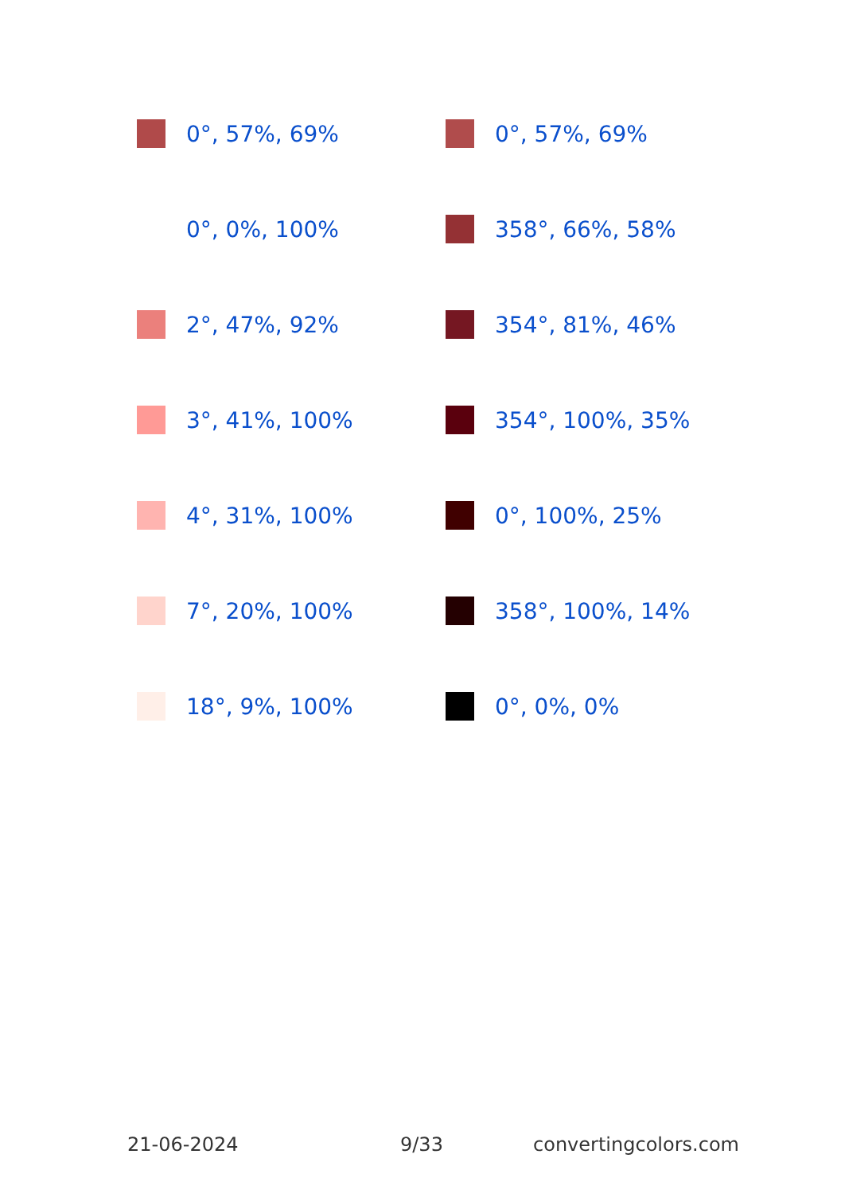0°, 57%, 69%
0°, 57%, 69%
0°, 0%, 100%
358°, 66%, 58%
2°, 47%, 92%
354°, 81%, 46%
3°, 41%, 100%
354°, 100%, 35%
4°, 31%, 100%
0°, 100%, 25%
7°, 20%, 100%
358°, 100%, 14%
18°, 9%, 100%
0°, 0%, 0%
21-06-2024 9/33 convertingcolors.com